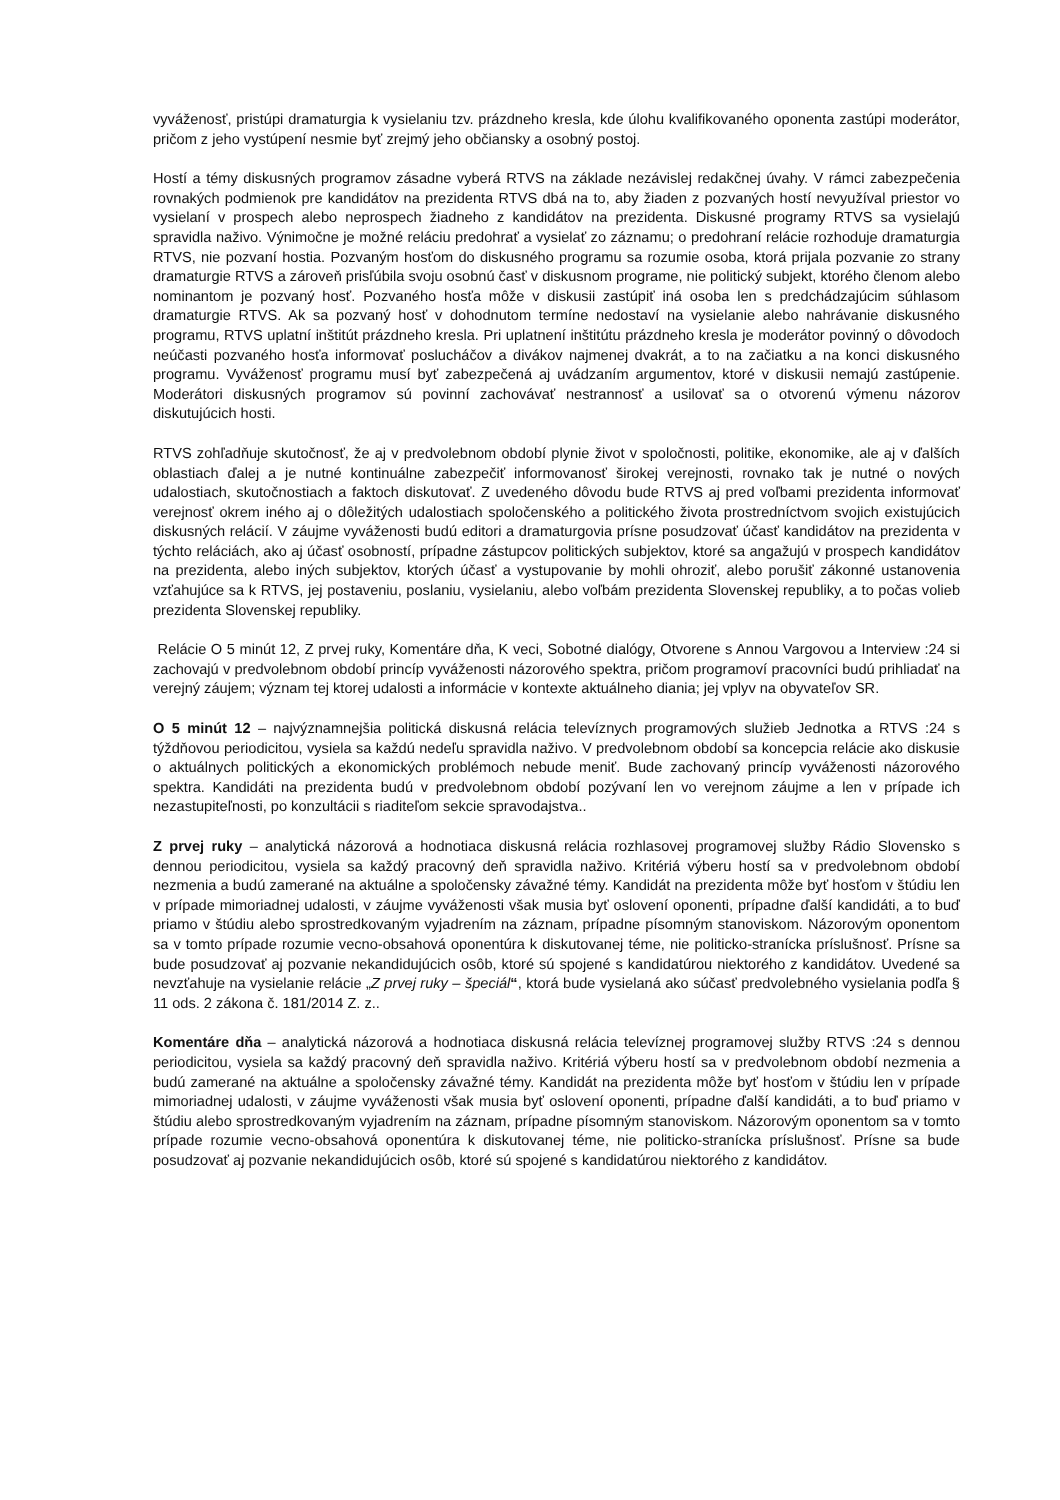vyváženosť, pristúpi dramaturgia k vysielaniu tzv. prázdneho kresla, kde úlohu kvalifikovaného oponenta zastúpi moderátor, pričom z jeho vystúpení nesmie byť zrejmý jeho občiansky a osobný postoj.
Hostí a témy diskusných programov zásadne vyberá RTVS na základe nezávislej redakčnej úvahy. V rámci zabezpečenia rovnakých podmienok pre kandidátov na prezidenta RTVS dbá na to, aby žiaden z pozvaných hostí nevyužíval priestor vo vysielaní v prospech alebo neprospech žiadneho z kandidátov na prezidenta. Diskusné programy RTVS sa vysielajú spravidla naživo. Výnimočne je možné reláciu predohrať a vysielať zo záznamu; o predohraní relácie rozhoduje dramaturgia RTVS, nie pozvaní hostia. Pozvaným hosťom do diskusného programu sa rozumie osoba, ktorá prijala pozvanie zo strany dramaturgie RTVS a zároveň prisľúbila svoju osobnú časť v diskusnom programe, nie politický subjekt, ktorého členom alebo nominantom je pozvaný hosť. Pozvaného hosťa môže v diskusii zastúpiť iná osoba len s predchádzajúcim súhlasom dramaturgie RTVS. Ak sa pozvaný hosť v dohodnutom termíne nedostaví na vysielanie alebo nahrávanie diskusného programu, RTVS uplatní inštitút prázdneho kresla. Pri uplatnení inštitútu prázdneho kresla je moderátor povinný o dôvodoch neúčasti pozvaného hosťa informovať poslucháčov a divákov najmenej dvakrát, a to na začiatku a na konci diskusného programu. Vyváženosť programu musí byť zabezpečená aj uvádzaním argumentov, ktoré v diskusii nemajú zastúpenie. Moderátori diskusných programov sú povinní zachovávať nestrannosť a usilovať sa o otvorenú výmenu názorov diskutujúcich hosti.
RTVS zohľadňuje skutočnosť, že aj v predvolebnom období plynie život v spoločnosti, politike, ekonomike, ale aj v ďalších oblastiach ďalej a je nutné kontinuálne zabezpečiť informovanosť širokej verejnosti, rovnako tak je nutné o nových udalostiach, skutočnostiach a faktoch diskutovať. Z uvedeného dôvodu bude RTVS aj pred voľbami prezidenta informovať verejnosť okrem iného aj o dôležitých udalostiach spoločenského a politického života prostredníctvom svojich existujúcich diskusných relácií. V záujme vyváženosti budú editori a dramaturgovia prísne posudzovať účasť kandidátov na prezidenta v týchto reláciách, ako aj účasť osobností, prípadne zástupcov politických subjektov, ktoré sa angažujú v prospech kandidátov na prezidenta, alebo iných subjektov, ktorých účasť a vystupovanie by mohli ohroziť, alebo porušiť zákonné ustanovenia vzťahujúce sa k RTVS, jej postaveniu, poslaniu, vysielaniu, alebo voľbám prezidenta Slovenskej republiky, a to počas volieb prezidenta Slovenskej republiky.
Relácie O 5 minút 12, Z prvej ruky, Komentáre dňa, K veci, Sobotné dialógy, Otvorene s Annou Vargovou a Interview :24 si zachovajú v predvolebnom období princíp vyváženosti názorového spektra, pričom programoví pracovníci budú prihliadať na verejný záujem; význam tej ktorej udalosti a informácie v kontexte aktuálneho diania; jej vplyv na obyvateľov SR.
O 5 minút 12 – najvýznamnejšia politická diskusná relácia televíznych programových služieb Jednotka a RTVS :24 s týždňovou periodicitou, vysiela sa každú nedeľu spravidla naživo. V predvolebnom období sa koncepcia relácie ako diskusie o aktuálnych politických a ekonomických problémoch nebude meniť. Bude zachovaný princíp vyváženosti názorového spektra. Kandidáti na prezidenta budú v predvolebnom období pozývaní len vo verejnom záujme a len v prípade ich nezastupiteľnosti, po konzultácii s riaditeľom sekcie spravodajstva..
Z prvej ruky – analytická názorová a hodnotiaca diskusná relácia rozhlasovej programovej služby Rádio Slovensko s dennou periodicitou, vysiela sa každý pracovný deň spravidla naživo. Kritériá výberu hostí sa v predvolebnom období nezmenia a budú zamerané na aktuálne a spoločensky závažné témy. Kandidát na prezidenta môže byť hosťom v štúdiu len v prípade mimoriadnej udalosti, v záujme vyváženosti však musia byť oslovení oponenti, prípadne ďalší kandidáti, a to buď priamo v štúdiu alebo sprostredkovaným vyjadrením na záznam, prípadne písomným stanoviskom. Názorovým oponentom sa v tomto prípade rozumie vecno-obsahová oponentúra k diskutovanej téme, nie politicko-stranícka príslušnosť. Prísne sa bude posudzovať aj pozvanie nekandidujúcich osôb, ktoré sú spojené s kandidatúrou niektorého z kandidátov. Uvedené sa nevzťahuje na vysielanie relácie „Z prvej ruky – špeciál“, ktorá bude vysielaná ako súčasť predvolebného vysielania podľa § 11 ods. 2 zákona č. 181/2014 Z. z..
Komentáre dňa – analytická názorová a hodnotiaca diskusná relácia televíznej programovej služby RTVS :24 s dennou periodicitou, vysiela sa každý pracovný deň spravidla naživo. Kritériá výberu hostí sa v predvolebnom období nezmenia a budú zamerané na aktuálne a spoločensky závažné témy. Kandidát na prezidenta môže byť hosťom v štúdiu len v prípade mimoriadnej udalosti, v záujme vyváženosti však musia byť oslovení oponenti, prípadne ďalší kandidáti, a to buď priamo v štúdiu alebo sprostredkovaným vyjadrením na záznam, prípadne písomným stanoviskom. Názorovým oponentom sa v tomto prípade rozumie vecno-obsahová oponentúra k diskutovanej téme, nie politicko-stranícka príslušnosť. Prísne sa bude posudzovať aj pozvanie nekandidujúcich osôb, ktoré sú spojené s kandidatúrou niektorého z kandidátov.